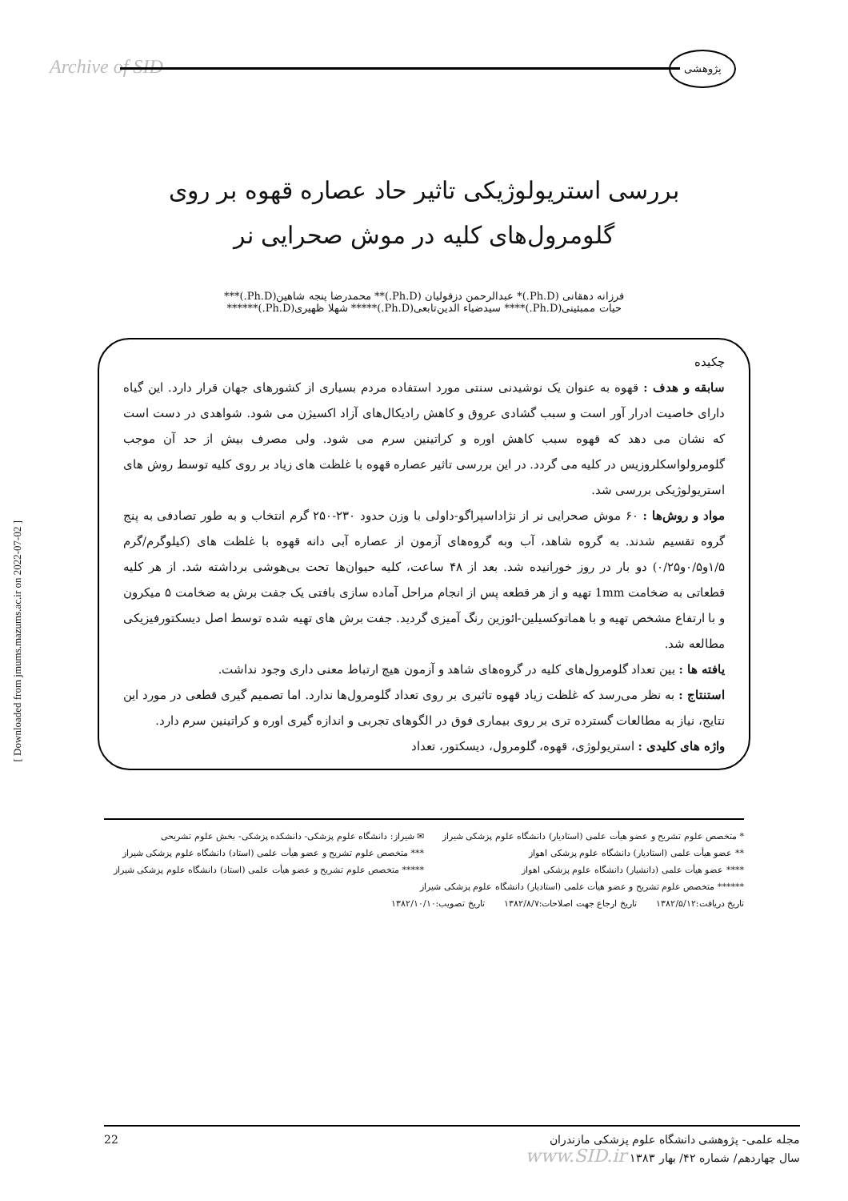Archive of SID
پژوهشی
[ Downloaded from jmums.mazums.ac.ir on 2022-07-02 ]
بررسی استریولوژیکی تاثیر حاد عصاره قهوه بر روی
گلومرول‌های کلیه در موش صحرایی نر
فرزانه دهقانی (Ph.D.)* عبدالرحمن دزفولیان (Ph.D.)** محمدرضا پنجه شاهین(Ph.D.)***
حیات ممبئینی(Ph.D.)**** سیدضیاء الدین‌تابعی(Ph.D.)***** شهلا ظهیری(Ph.D.)******
چکیده
سابقه و هدف : قهوه به عنوان یک نوشیدنی سنتی مورد استفاده مردم بسیاری از کشورهای جهان قرار دارد. این گیاه دارای خاصیت ادرار آور است و سبب گشادی عروق و کاهش رادیکال‌های آزاد اکسیژن می شود. شواهدی در دست است که نشان می دهد که قهوه سبب کاهش اوره و کراتینین سرم می شود. ولی مصرف بیش از حد آن موجب گلومرولواسکلروزیس در کلیه می گردد. در این بررسی تاثیر عصاره قهوه با غلظت های زیاد بر روی کلیه توسط روش های استریولوژیکی بررسی شد.
مواد و روش‌ها : ۶۰ موش صحرایی نر از نژاداسپراگو-داولی با وزن حدود ۲۳۰-۲۵۰ گرم انتخاب و به طور تصادفی به پنج گروه تقسیم شدند. به گروه شاهد، آب وبه گروه‌های آزمون از عصاره آبی دانه قهوه با غلظت های (کیلوگرم/گرم ۱/۵و۰/۵و۰/۲۵) دو بار در روز خورانیده شد. بعد از ۴۸ ساعت، کلیه حیوان‌ها تحت بی‌هوشی برداشته شد. از هر کلیه قطعاتی به ضخامت 1mm تهیه و از هر قطعه پس از انجام مراحل آماده سازی بافتی یک جفت برش به ضخامت ۵ میکرون و با ارتفاع مشخص تهیه و با هماتوکسیلین-ائوزین رنگ آمیزی گردید. جفت برش های تهیه شده توسط اصل دیسکتورفیزیکی مطالعه شد.
یافته ها : بین تعداد گلومرول‌های کلیه در گروه‌های شاهد و آزمون هیچ ارتباط معنی داری وجود نداشت.
استنتاج : به نظر می‌رسد که غلظت زیاد قهوه تاثیری بر روی تعداد گلومرول‌ها ندارد. اما تصمیم گیری قطعی در مورد این نتایج، نیاز به مطالعات گسترده تری بر روی بیماری فوق در الگوهای تجربی و اندازه گیری اوره و کراتینین سرم دارد.
واژه های کلیدی : استریولوژی، قهوه، گلومرول، دیسکتور، تعداد
* متخصص علوم تشریح و عضو هیأت علمی (استادیار) دانشگاه علوم پزشکی شیراز
✉ شیراز: دانشگاه علوم پزشکی- دانشکده پزشکی- بخش علوم تشریحی
** عضو هیأت علمی (استادیار) دانشگاه علوم پزشکی اهواز
*** متخصص علوم تشریح و عضو هیأت علمی (استاد) دانشگاه علوم پزشکی شیراز
**** عضو هیأت علمی (دانشیار) دانشگاه علوم پزشکی اهواز
***** متخصص علوم تشریح و عضو هیأت علمی (استاد) دانشگاه علوم پزشکی شیراز
****** متخصص علوم تشریح و عضو هیأت علمی (استادیار) دانشگاه علوم پزشکی شیراز
تاریخ دریافت:۱۳۸۲/۵/۱۲ تاریخ ارجاع جهت اصلاحات:۱۳۸۲/۸/۷ تاریخ تصویب:۱۳۸۲/۱۰/۱۰
22 مجله علمی- پژوهشی دانشگاه علوم پزشکی مازندران
سال چهاردهم/ شماره ۴۲/ بهار ۱۳۸۳ www.SID.ir